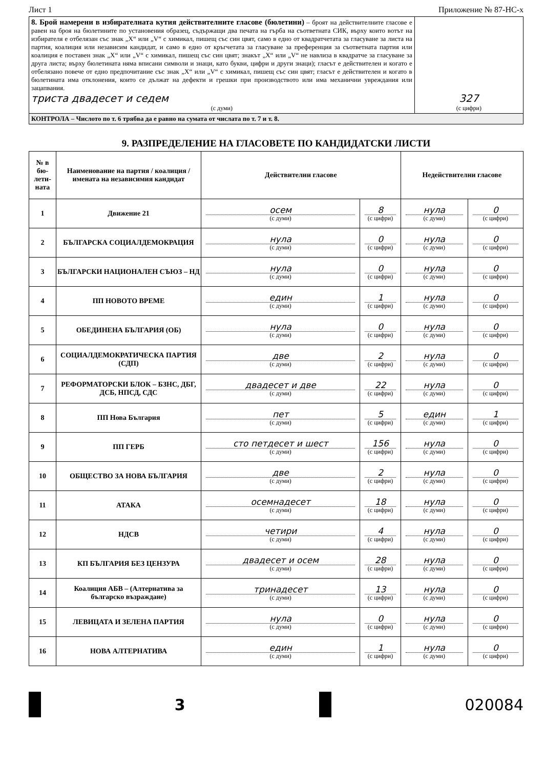Лист 1 Приложение № 87-НС-х
| 8. Брой намерени в избирателната кутия действителните гласове (бюлетини) – броят на действителните гласове е равен на броя на бюлетините по установения образец, съдържащи два печата на гърба на съответната СИК, върху които вотът на избирателя е отбелязан със знак „X“ или „V“ с химикал, пишещ със син цвят, само в едно от квадратчетата за гласуване за листа на партия, коалиция или независим кандидат, и само в едно от кръгчетата за гласуване за преференция за съответната партия или коалиция е поставен знак „X“ или „V“ с химикал, пишещ със син цвят; знакът „X“ или „V“ не навлиза в квадратче за гласуване за друга листа; върху бюлетината няма вписани символи и знаци, като букви, цифри и други знаци); гласът е действителен и когато е отбелязано повече от едно предпочитание със знак „X“ или „V“ с химикал, пишещ със син цвят; гласът е действителен и когато в бюлетината има отклонения, които се дължат на дефекти и грешки при производството или има механични увреждания или зацапвания. триста двадесет и седем (с думи) | 327 (с цифри) |
| КОНТРОЛА – Числото по т. 6 трябва да е равно на сумата от числата по т. 7 и т. 8. | |
9. РАЗПРЕДЕЛЕНИЕ НА ГЛАСОВЕТЕ ПО КАНДИДАТСКИ ЛИСТИ
| № в бю-лети-ната | Наименование на партия / коалиция / имената на независимия кандидат | Действителни гласове | | Недействителни гласове | |
| --- | --- | --- | --- | --- | --- |
| 1 | Движение 21 | осем (с думи) | 8 (с цифри) | нула (с думи) | 0 (с цифри) |
| 2 | БЪЛГАРСКА СОЦИАЛДЕМОКРАЦИЯ | нула (с думи) | 0 (с цифри) | нула (с думи) | 0 (с цифри) |
| 3 | БЪЛГАРСКИ НАЦИОНАЛЕН СЪЮЗ – НД | нула (с думи) | 0 (с цифри) | нула (с думи) | 0 (с цифри) |
| 4 | ПП НОВОТО ВРЕМЕ | един (с думи) | 1 (с цифри) | нула (с думи) | 0 (с цифри) |
| 5 | ОБЕДИНЕНА БЪЛГАРИЯ (ОБ) | нула (с думи) | 0 (с цифри) | нула (с думи) | 0 (с цифри) |
| 6 | СОЦИАЛДЕМОКРАТИЧЕСКА ПАРТИЯ (СДП) | две (с думи) | 2 (с цифри) | нула (с думи) | 0 (с цифри) |
| 7 | РЕФОРМАТОРСКИ БЛОК – БЗНС, ДБГ, ДСБ, НПСД, СДС | двадесет и две (с думи) | 22 (с цифри) | нула (с думи) | 0 (с цифри) |
| 8 | ПП Нова България | пет (с думи) | 5 (с цифри) | един (с думи) | 1 (с цифри) |
| 9 | ПП ГЕРБ | сто петдесет и шест (с думи) | 156 (с цифри) | нула (с думи) | 0 (с цифри) |
| 10 | ОБЩЕСТВО ЗА НОВА БЪЛГАРИЯ | две (с думи) | 2 (с цифри) | нула (с думи) | 0 (с цифри) |
| 11 | АТАКА | осемнадесет (с думи) | 18 (с цифри) | нула (с думи) | 0 (с цифри) |
| 12 | НДСВ | четири (с думи) | 4 (с цифри) | нула (с думи) | 0 (с цифри) |
| 13 | КП БЪЛГАРИЯ БЕЗ ЦЕНЗУРА | двадесет и осем (с думи) | 28 (с цифри) | нула (с думи) | 0 (с цифри) |
| 14 | Коалиция АБВ – (Алтернатива за българско възраждане) | тринадесет (с думи) | 13 (с цифри) | нула (с думи) | 0 (с цифри) |
| 15 | ЛЕВИЦАТА И ЗЕЛЕНА ПАРТИЯ | нула (с думи) | 0 (с цифри) | нула (с думи) | 0 (с цифри) |
| 16 | НОВА АЛТЕРНАТИВА | един (с думи) | 1 (с цифри) | нула (с думи) | 0 (с цифри) |
3 020084